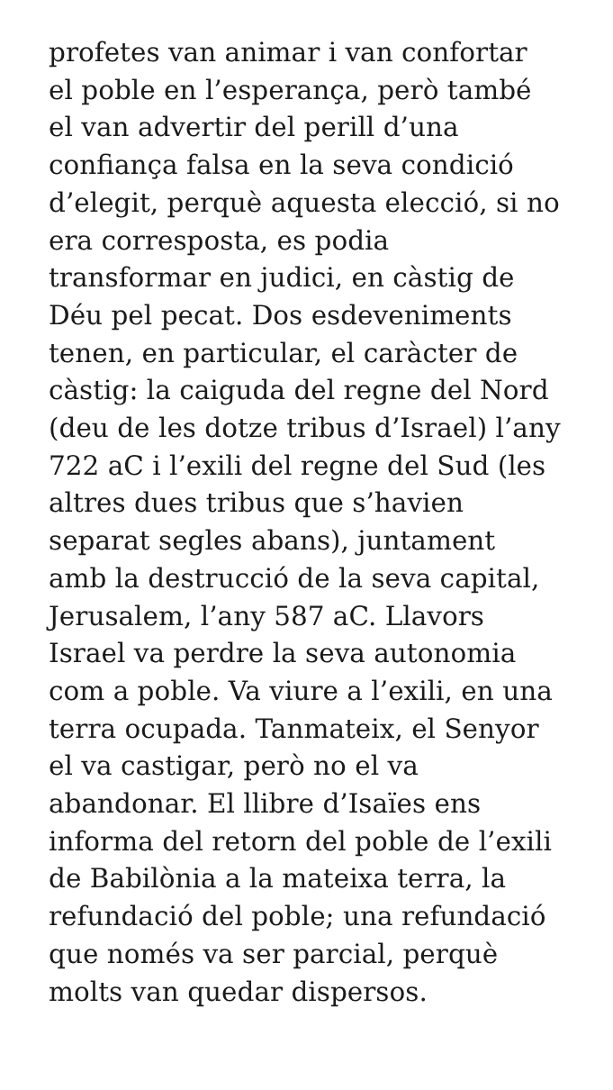profetes van animar i van confortar
el poble en l’esperança, però també
el van advertir del perill d’una
confiança falsa en la seva condició
d’elegit, perquè aquesta elecció, si no
era corresposta, es podia
transformar en judici, en càstig de
Déu pel pecat. Dos esdeveniments
tenen, en particular, el caràcter de
càstig: la caiguda del regne del Nord
(deu de les dotze tribus d’Israel) l’any
722 aC i l’exili del regne del Sud (les
altres dues tribus que s’havien
separat segles abans), juntament
amb la destrucció de la seva capital,
Jerusalem, l’any 587 aC. Llavors
Israel va perdre la seva autonomia
com a poble. Va viure a l’exili, en una
terra ocupada. Tanmateix, el Senyor
el va castigar, però no el va
abandonar. El llibre d’Isaïes ens
informa del retorn del poble de l’exili
de Babilònia a la mateixa terra, la
refundació del poble; una refundació
que només va ser parcial, perquè
molts van quedar dispersos.